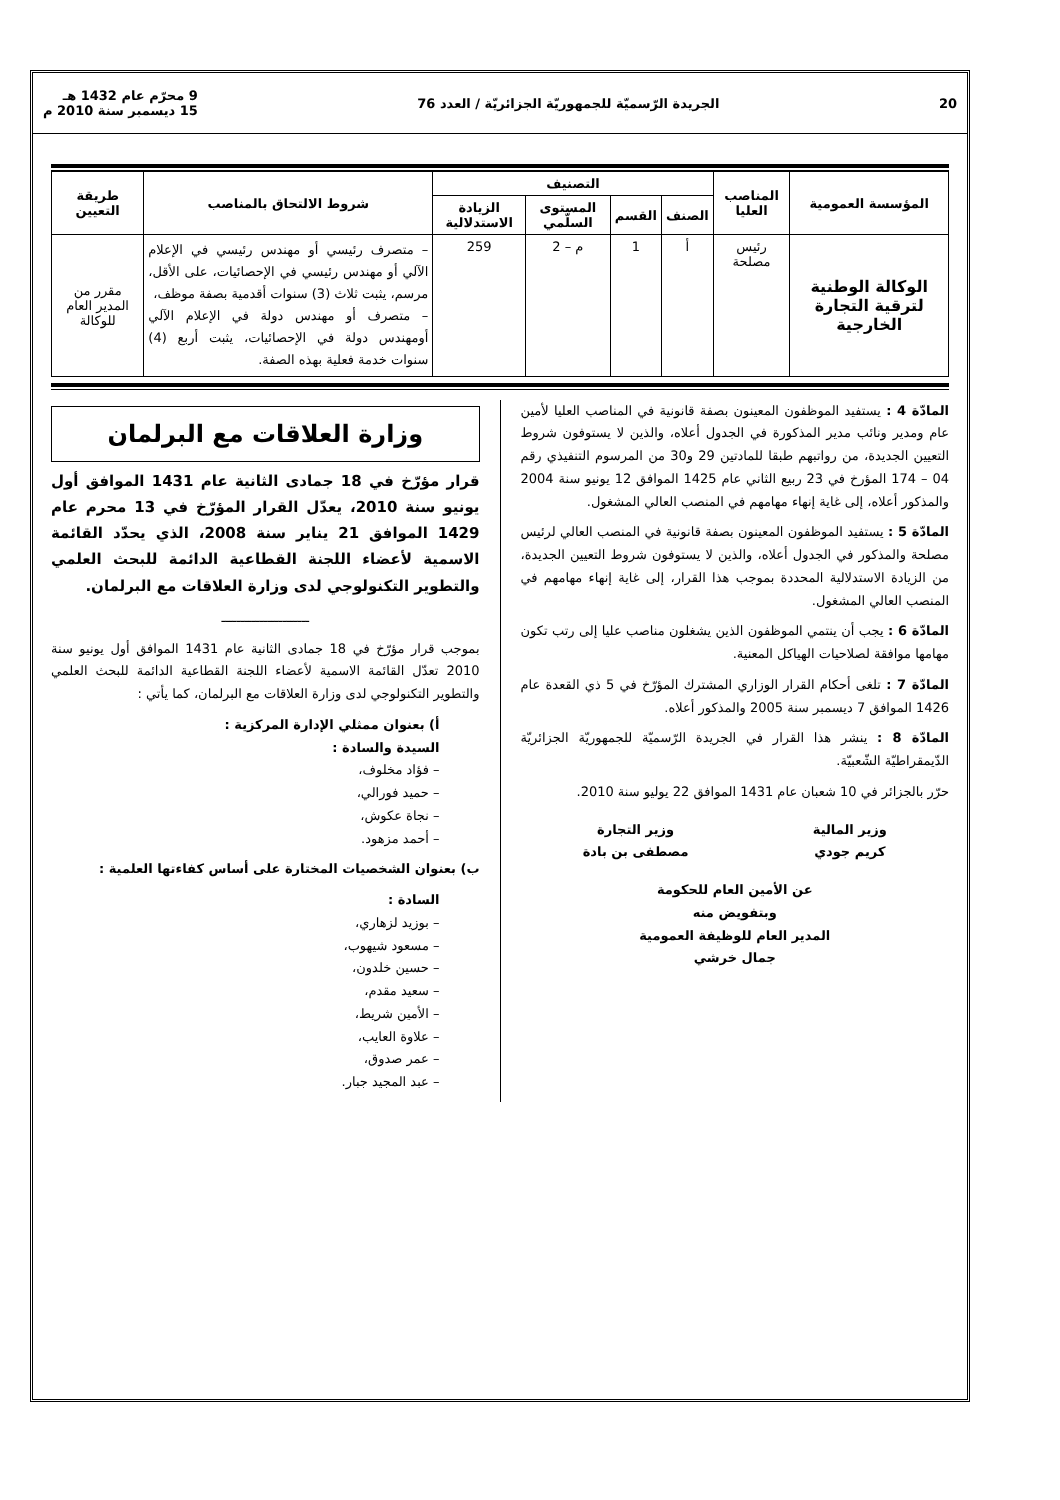20 الجريدة الرّسميّة للجمهوريّة الجزائريّة / العدد 76 9 محرّم عام 1432 هـ
15 ديسمبر سنة 2010 م
| المؤسسة العمومية | المناصب العليا | التصنيف | | | | شروط الالتحاق بالمناصب | طريقة التعيين |
| --- | --- | --- | --- | --- | --- | --- | --- |
| | | الصنف | القسم | المستوى السلّمي | الزيادة الاستدلالية | | |
| الوكالة الوطنية لترقية التجارة الخارجية | رئيس مصلحة | أ | 1 | م – 2 | 259 | – متصرف رئيسي أو مهندس رئيسي في الإعلام الآلي أو مهندس رئيسي في الإحصائيات، على الأقل، مرسم، يثبت ثلاث (3) سنوات أقدمية بصفة موظف، – متصرف أو مهندس دولة في الإعلام الآلي أومهندس دولة في الإحصائيات، يثبت أربع (4) سنوات خدمة فعلية بهذه الصفة. | مقرر من المدير العام للوكالة |
المادّة 4 : يستفيد الموظفون المعينون بصفة قانونية في المناصب العليا لأمين عام ومدير ونائب مدير المذكورة في الجدول أعلاه، والذين لا يستوفون شروط التعيين الجديدة، من رواتبهم طبقا للمادتين 29 و30 من المرسوم التنفيذي رقم 04 – 174 المؤرخ في 23 ربيع الثاني عام 1425 الموافق 12 يونيو سنة 2004 والمذكور أعلاه، إلى غاية إنهاء مهامهم في المنصب العالي المشغول.
المادّة 5 : يستفيد الموظفون المعينون بصفة قانونية في المنصب العالي لرئيس مصلحة والمذكور في الجدول أعلاه، والذين لا يستوفون شروط التعيين الجديدة، من الزيادة الاستدلالية المحددة بموجب هذا القرار، إلى غاية إنهاء مهامهم في المنصب العالي المشغول.
المادّة 6 : يجب أن ينتمي الموظفون الذين يشغلون مناصب عليا إلى رتب تكون مهامها موافقة لصلاحيات الهياكل المعنية.
المادّة 7 : تلغى أحكام القرار الوزاري المشترك المؤرّخ في 5 ذي القعدة عام 1426 الموافق 7 ديسمبر سنة 2005 والمذكور أعلاه.
المادّة 8 : ينشر هذا القرار في الجريدة الرّسميّة للجمهوريّة الجزائريّة الدّيمقراطيّة الشّعبيّة.
حرّر بالجزائر في 10 شعبان عام 1431 الموافق 22 يوليو سنة 2010.
وزير المالية
كريم جودي
وزير التجارة
مصطفى بن بادة
عن الأمين العام للحكومة
وبتفويض منه
المدير العام للوظيفة العمومية
جمال خرشي
وزارة العلاقات مع البرلمان
قرار مؤرّخ في 18 جمادى الثانية عام 1431 الموافق أول يونيو سنة 2010، يعدّل القرار المؤرّخ في 13 محرم عام 1429 الموافق 21 يناير سنة 2008، الذي يحدّد القائمة الاسمية لأعضاء اللجنة القطاعية الدائمة للبحث العلمي والتطوير التكنولوجي لدى وزارة العلاقات مع البرلمان.
ـــــــــــــــــــــــ
بموجب قرار مؤرّخ في 18 جمادى الثانية عام 1431 الموافق أول يونيو سنة 2010 تعدّل القائمة الاسمية لأعضاء اللجنة القطاعية الدائمة للبحث العلمي والتطوير التكنولوجي لدى وزارة العلاقات مع البرلمان، كما يأتي :
أ) بعنوان ممثلي الإدارة المركزية :
السيدة والسادة :
– فؤاد مخلوف،
– حميد فورالي،
– نجاة عكوش،
– أحمد مزهود.
ب) بعنوان الشخصيات المختارة على أساس كفاءتها العلمية :
السادة :
– بوزيد لزهاري،
– مسعود شيهوب،
– حسين خلدون،
– سعيد مقدم،
– الأمين شريط،
– علاوة العايب،
– عمر صدوق،
– عبد المجيد جبار.